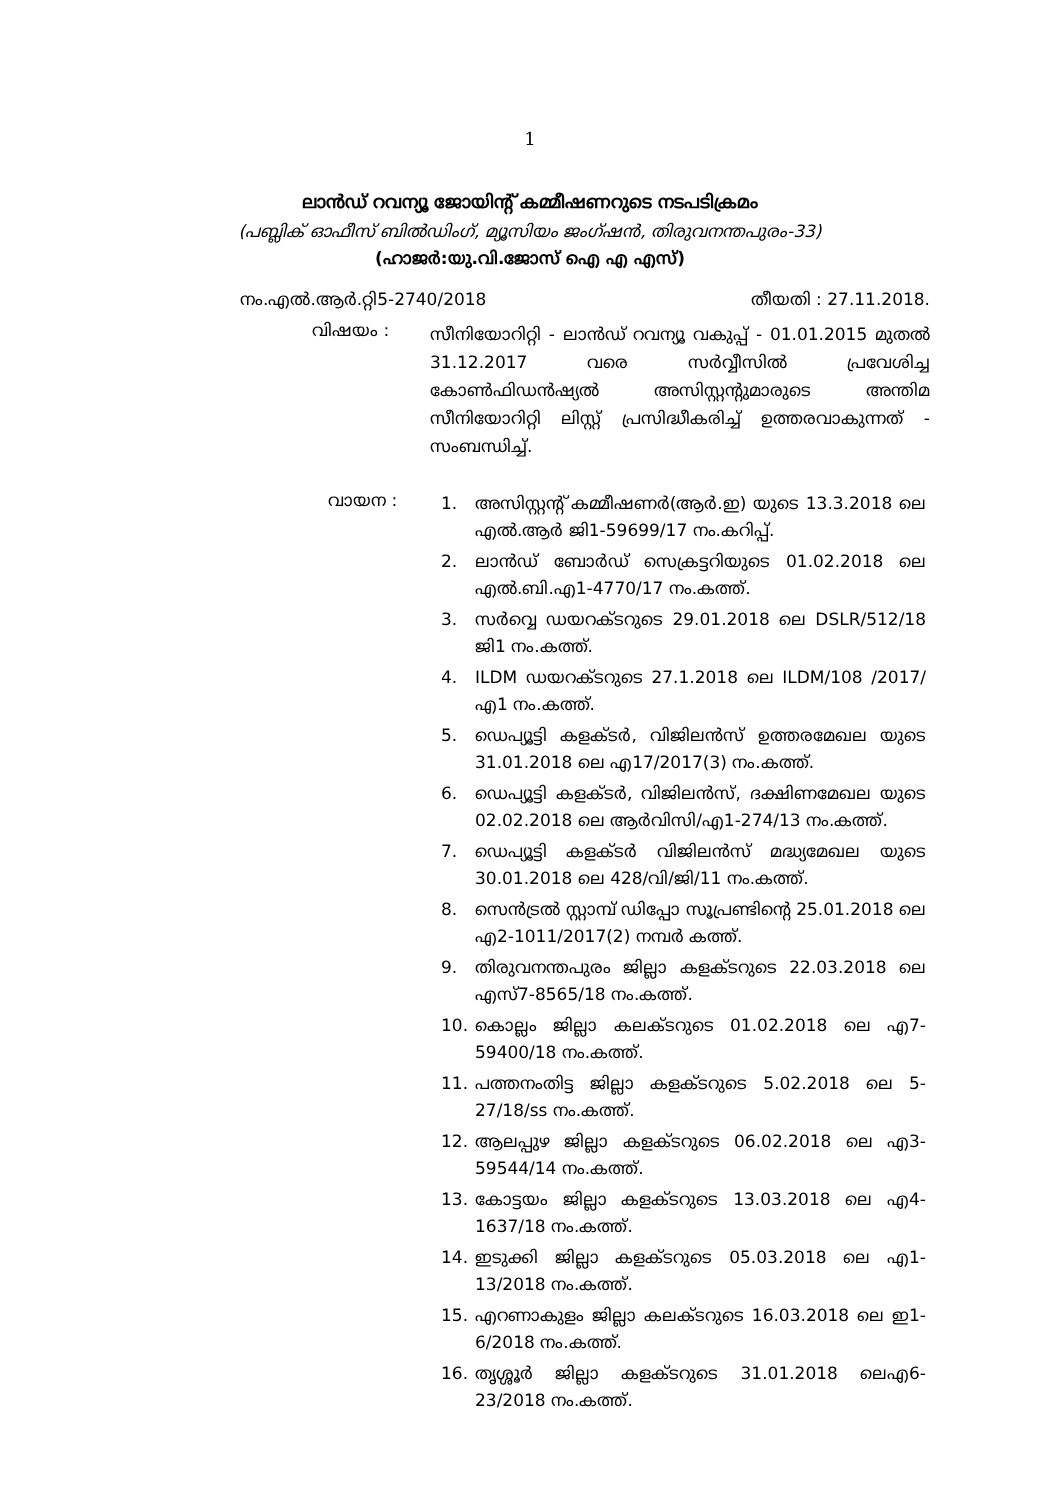1
ലാൻഡ് റവന്യൂ ജോയിന്റ് കമ്മീഷണറുടെ നടപടിക്രമം
(പബ്ലിക് ഓഫീസ് ബിൽഡിംഗ്, മ്യൂസിയം ജംഗ്ഷൻ, തിരുവനന്തപുരം-33)
(ഹാജർ:യു.വി.ജോസ് ഐ എ എസ്)
നം.എൽ.ആർ.റ്റി5-2740/2018 തീയതി : 27.11.2018.
വിഷയം :
സീനിയോറിറ്റി - ലാൻഡ് റവന്യൂ വകുപ്പ് - 01.01.2015 മുതൽ 31.12.2017 വരെ സർവ്വീസിൽ പ്രവേശിച്ച കോൺഫിഡൻഷ്യൽ അസിസ്റ്റന്റുമാരുടെ അന്തിമ സീനിയോറിറ്റി ലിസ്റ്റ് പ്രസിദ്ധീകരിച്ച് ഉത്തരവാകുന്നത് - സംബന്ധിച്ച്.
വായന :
1. അസിസ്റ്റന്റ് കമ്മീഷണർ(ആർ.ഇ) യുടെ 13.3.2018 ലെ എൽ.ആർ ജി1-59699/17 നം.കറിപ്പ്.
2. ലാൻഡ് ബോർഡ് സെക്രട്ടറിയുടെ 01.02.2018 ലെ എൽ.ബി.എ1-4770/17 നം.കത്ത്.
3. സർവ്വെ ഡയറക്ടറുടെ 29.01.2018 ലെ DSLR/512/18 ജി1 നം.കത്ത്.
4. ILDM ഡയറക്ടറുടെ 27.1.2018 ലെ ILDM/108 /2017/എ1 നം.കത്ത്.
5. ഡെപ്യൂട്ടി കളക്ടർ, വിജിലൻസ് ഉത്തരമേഖല യുടെ 31.01.2018 ലെ എ17/2017(3) നം.കത്ത്.
6. ഡെപ്യൂട്ടി കളക്ടർ, വിജിലൻസ്, ദക്ഷിണമേഖല യുടെ 02.02.2018 ലെ ആർവിസി/എ1-274/13 നം.കത്ത്.
7. ഡെപ്യൂട്ടി കളക്ടർ വിജിലൻസ് മദ്ധ്യമേഖല യുടെ 30.01.2018 ലെ 428/വി/ജി/11 നം.കത്ത്.
8. സെൻട്രൽ സ്റ്റാമ്പ് ഡിപ്പോ സൂപ്രണ്ടിന്റെ 25.01.2018 ലെ എ2-1011/2017(2) നമ്പർ കത്ത്.
9. തിരുവനന്തപുരം ജില്ലാ കളക്ടറുടെ 22.03.2018 ലെ എസ്7-8565/18 നം.കത്ത്.
10. കൊല്ലം ജില്ലാ കലക്ടറുടെ 01.02.2018 ലെ എ7-59400/18 നം.കത്ത്.
11. പത്തനംതിട്ട ജില്ലാ കളക്ടറുടെ 5.02.2018 ലെ 5-27/18/ss നം.കത്ത്.
12. ആലപ്പുഴ ജില്ലാ കളക്ടറുടെ 06.02.2018 ലെ എ3-59544/14 നം.കത്ത്.
13. കോട്ടയം ജില്ലാ കളക്ടറുടെ 13.03.2018 ലെ എ4-1637/18 നം.കത്ത്.
14. ഇടുക്കി ജില്ലാ കളക്ടറുടെ 05.03.2018 ലെ എ1-13/2018 നം.കത്ത്.
15. എറണാകുളം ജില്ലാ കലക്ടറുടെ 16.03.2018 ലെ ഇ1-6/2018 നം.കത്ത്.
16. തൃശ്ശൂർ ജില്ലാ കളക്ടറുടെ 31.01.2018 ലെഎ6-23/2018 നം.കത്ത്.